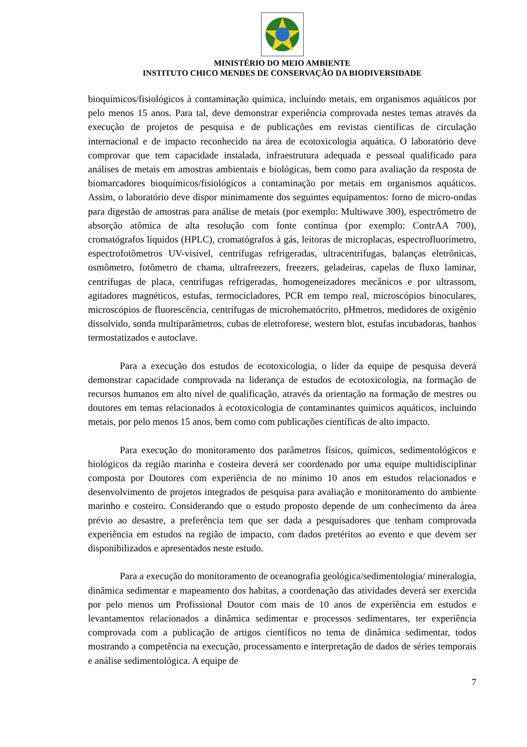MINISTÉRIO DO MEIO AMBIENTE
INSTITUTO CHICO MENDES DE CONSERVAÇÃO DA BIODIVERSIDADE
bioquímicos/fisiológicos à contaminação química, incluíndo metais, em organismos aquáticos por pelo menos 15 anos. Para tal, deve demonstrar experiência comprovada nestes temas através da execução de projetos de pesquisa e de publicações em revistas científicas de circulação internacional e de impacto reconhecido na área de ecotoxicologia aquática. O laboratório deve comprovar que tem capacidade instalada, infraestrutura adequada e pessoal qualificado para análises de metais em amostras ambientais e biológicas, bem como para avaliação da resposta de biomarcadores bioquímicos/fisiológicos a contaminação por metais em organismos aquáticos. Assim, o laboratório deve dispor minimamente dos seguintes equipamentos: forno de micro-ondas para digestão de amostras para análise de metais (por exemplo: Multiwave 300), espectrômetro de absorção atômica de alta resolução com fonte contínua (por exemplo: ContrAA 700), cromatógrafos líquidos (HPLC), cromatógrafos à gás, leitoras de microplacas, espectrofluorímetro, espectrofotômetros UV-visível, centrífugas refrigeradas, ultracentrífugas, balanças eletrônicas, osmômetro, fotômetro de chama, ultrafreezers, freezers, geladeiras, capelas de fluxo laminar, centrífugas de placa, centrifugas refrigeradas, homogeneizadores mecânicos e por ultrassom, agitadores magnéticos, estufas, termocicladores, PCR em tempo real, microscópios binoculares, microscópios de fluorescência, centrífugas de microhematócrito, pHmetros, medidores de oxigênio dissolvido, sonda multiparâmetros, cubas de eletroforese, western blot, estufas incubadoras, banhos termostatizados e autoclave.
Para a execução dos estudos de ecotoxicologia, o líder da equipe de pesquisa deverá demonstrar capacidade comprovada na liderança de estudos de ecotoxicologia, na formação de recursos humanos em alto nível de qualificação, através da orientação na formação de mestres ou doutores em temas relacionados à ecotoxicologia de contaminantes químicos aquáticos, incluindo metais, por pelo menos 15 anos, bem como com publicações científicas de alto impacto.
Para execução do monitoramento dos parâmetros físicos, químicos, sedimentológicos e biológicos da região marinha e costeira deverá ser coordenado por uma equipe multidisciplinar composta por Doutores com experiência de no mínimo 10 anos em estudos relacionados e desenvolvimento de projetos integrados de pesquisa para avaliação e monitoramento do ambiente marinho e costeiro. Considerando que o estudo proposto depende de um conhecimento da área prévio ao desastre, a preferência tem que ser dada a pesquisadores que tenham comprovada experiência em estudos na região de impacto, com dados pretéritos ao evento e que devem ser disponibilizados e apresentados neste estudo.
Para a execução do monitoramento de oceanografia geológica/sedimentologia/ mineralogia, dinâmica sedimentar e mapeamento dos habitas, a coordenação das atividades deverá ser exercida por pelo menos um Profissional Doutor com mais de 10 anos de experiência em estudos e levantamentos relacionados a dinâmica sedimentar e processos sedimentares, ter experiência comprovada com a publicação de artigos científicos no tema de dinâmica sedimentar, todos mostrando a competência na execução, processamento e interpretação de dados de séries temporais e análise sedimentológica. A equipe de
7